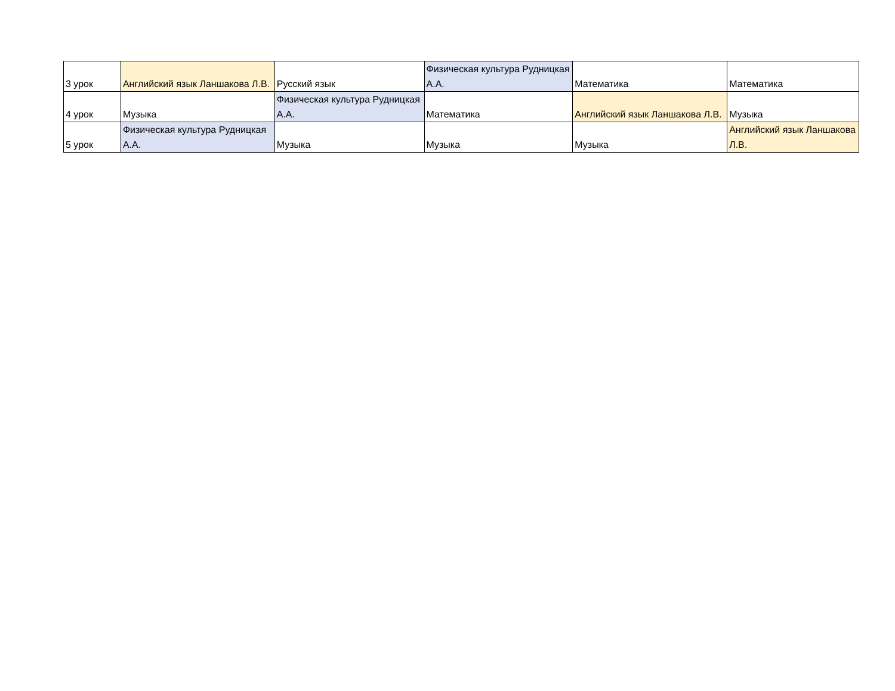| 3 урок | Английский язык Ланшакова Л.В. | Русский язык | Физическая культура Рудницкая А.А. | Математика | Математика |
| 4 урок | Музыка | Физическая культура Рудницкая А.А. | Математика | Английский язык Ланшакова Л.В. | Музыка |
| 5 урок | Физическая культура Рудницкая А.А. | Музыка | Музыка | Музыка | Английский язык Ланшакова Л.В. |